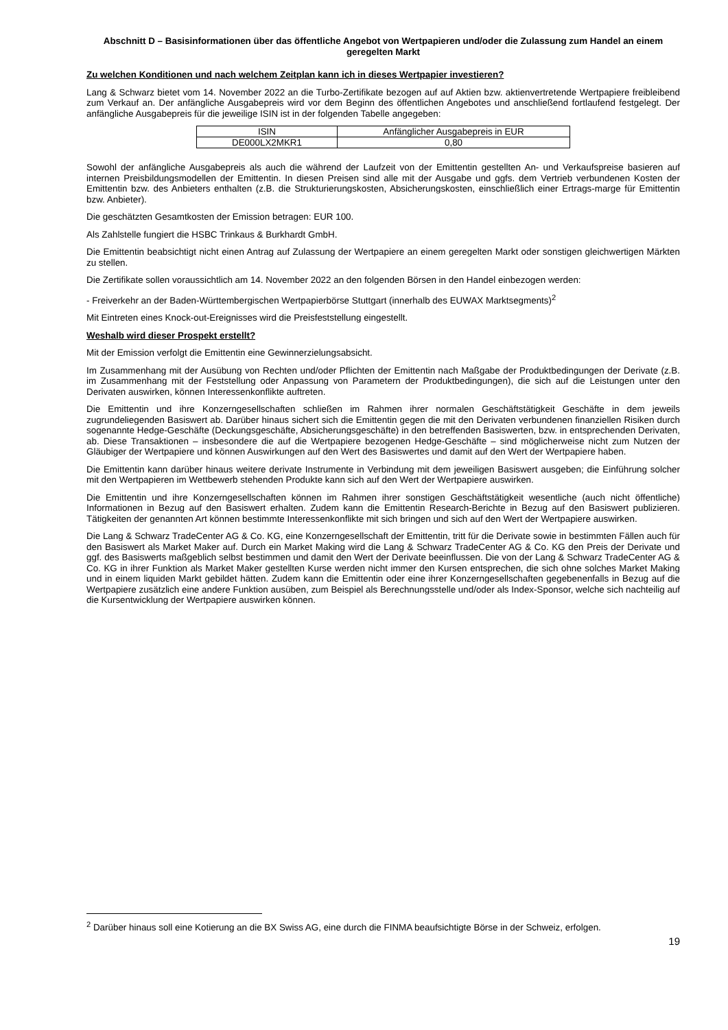Abschnitt D – Basisinformationen über das öffentliche Angebot von Wertpapieren und/oder die Zulassung zum Handel an einem geregelten Markt
Zu welchen Konditionen und nach welchem Zeitplan kann ich in dieses Wertpapier investieren?
Lang & Schwarz bietet vom 14. November 2022 an die Turbo-Zertifikate bezogen auf auf Aktien bzw. aktienvertretende Wertpapiere freibleibend zum Verkauf an. Der anfängliche Ausgabepreis wird vor dem Beginn des öffentlichen Angebotes und anschließend fortlaufend festgelegt. Der anfängliche Ausgabepreis für die jeweilige ISIN ist in der folgenden Tabelle angegeben:
| ISIN | Anfänglicher Ausgabepreis in EUR |
| --- | --- |
| DE000LX2MKR1 | 0,80 |
Sowohl der anfängliche Ausgabepreis als auch die während der Laufzeit von der Emittentin gestellten An- und Verkaufspreise basieren auf internen Preisbildungsmodellen der Emittentin. In diesen Preisen sind alle mit der Ausgabe und ggfs. dem Vertrieb verbundenen Kosten der Emittentin bzw. des Anbieters enthalten (z.B. die Strukturierungskosten, Absicherungskosten, einschließlich einer Ertrags-marge für Emittentin bzw. Anbieter).
Die geschätzten Gesamtkosten der Emission betragen: EUR 100.
Als Zahlstelle fungiert die HSBC Trinkaus & Burkhardt GmbH.
Die Emittentin beabsichtigt nicht einen Antrag auf Zulassung der Wertpapiere an einem geregelten Markt oder sonstigen gleichwertigen Märkten zu stellen.
Die Zertifikate sollen voraussichtlich am 14. November 2022 an den folgenden Börsen in den Handel einbezogen werden:
- Freiverkehr an der Baden-Württembergischen Wertpapierbörse Stuttgart (innerhalb des EUWAX Marktsegments)<sup>2</sup>
Mit Eintreten eines Knock-out-Ereignisses wird die Preisfeststellung eingestellt.
Weshalb wird dieser Prospekt erstellt?
Mit der Emission verfolgt die Emittentin eine Gewinnerzielungsabsicht.
Im Zusammenhang mit der Ausübung von Rechten und/oder Pflichten der Emittentin nach Maßgabe der Produktbedingungen der Derivate (z.B. im Zusammenhang mit der Feststellung oder Anpassung von Parametern der Produktbedingungen), die sich auf die Leistungen unter den Derivaten auswirken, können Interessenkonflikte auftreten.
Die Emittentin und ihre Konzerngesellschaften schließen im Rahmen ihrer normalen Geschäftstätigkeit Geschäfte in dem jeweils zugrundeliegenden Basiswert ab. Darüber hinaus sichert sich die Emittentin gegen die mit den Derivaten verbundenen finanziellen Risiken durch sogenannte Hedge-Geschäfte (Deckungsgeschäfte, Absicherungsgeschäfte) in den betreffenden Basiswerten, bzw. in entsprechenden Derivaten, ab. Diese Transaktionen – insbesondere die auf die Wertpapiere bezogenen Hedge-Geschäfte – sind möglicherweise nicht zum Nutzen der Gläubiger der Wertpapiere und können Auswirkungen auf den Wert des Basiswertes und damit auf den Wert der Wertpapiere haben.
Die Emittentin kann darüber hinaus weitere derivate Instrumente in Verbindung mit dem jeweiligen Basiswert ausgeben; die Einführung solcher mit den Wertpapieren im Wettbewerb stehenden Produkte kann sich auf den Wert der Wertpapiere auswirken.
Die Emittentin und ihre Konzerngesellschaften können im Rahmen ihrer sonstigen Geschäftstätigkeit wesentliche (auch nicht öffentliche) Informationen in Bezug auf den Basiswert erhalten. Zudem kann die Emittentin Research-Berichte in Bezug auf den Basiswert publizieren. Tätigkeiten der genannten Art können bestimmte Interessenkonflikte mit sich bringen und sich auf den Wert der Wertpapiere auswirken.
Die Lang & Schwarz TradeCenter AG & Co. KG, eine Konzerngesellschaft der Emittentin, tritt für die Derivate sowie in bestimmten Fällen auch für den Basiswert als Market Maker auf. Durch ein Market Making wird die Lang & Schwarz TradeCenter AG & Co. KG den Preis der Derivate und ggf. des Basiswerts maßgeblich selbst bestimmen und damit den Wert der Derivate beeinflussen. Die von der Lang & Schwarz TradeCenter AG & Co. KG in ihrer Funktion als Market Maker gestellten Kurse werden nicht immer den Kursen entsprechen, die sich ohne solches Market Making und in einem liquiden Markt gebildet hätten. Zudem kann die Emittentin oder eine ihrer Konzerngesellschaften gegebenenfalls in Bezug auf die Wertpapiere zusätzlich eine andere Funktion ausüben, zum Beispiel als Berechnungsstelle und/oder als Index-Sponsor, welche sich nachteilig auf die Kursentwicklung der Wertpapiere auswirken können.
<sup>2</sup> Darüber hinaus soll eine Kotierung an die BX Swiss AG, eine durch die FINMA beaufsichtigte Börse in der Schweiz, erfolgen.
19